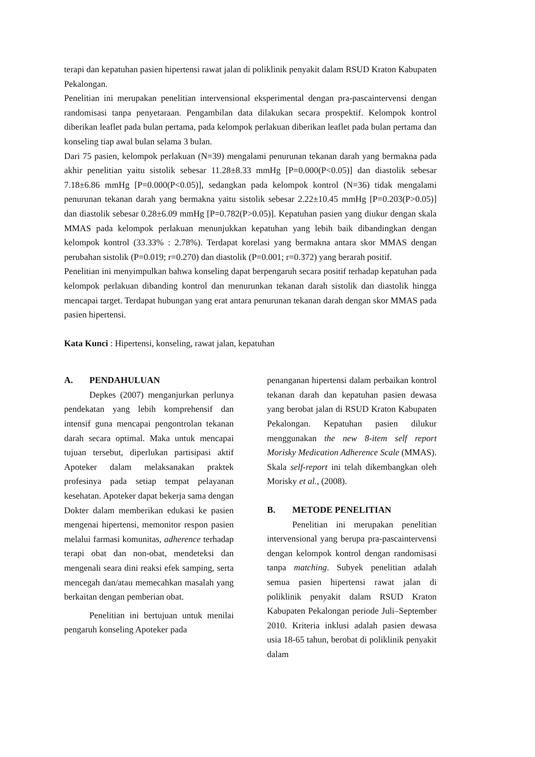terapi dan kepatuhan pasien hipertensi rawat jalan di poliklinik penyakit dalam RSUD Kraton Kabupaten Pekalongan.
Penelitian ini merupakan penelitian intervensional eksperimental dengan pra-pascaintervensi dengan randomisasi tanpa penyetaraan. Pengambilan data dilakukan secara prospektif. Kelompok kontrol diberikan leaflet pada bulan pertama, pada kelompok perlakuan diberikan leaflet pada bulan pertama dan konseling tiap awal bulan selama 3 bulan.
Dari 75 pasien, kelompok perlakuan (N=39) mengalami penurunan tekanan darah yang bermakna pada akhir penelitian yaitu sistolik sebesar 11.28±8.33 mmHg [P=0.000(P<0.05)] dan diastolik sebesar 7.18±6.86 mmHg [P=0.000(P<0.05)], sedangkan pada kelompok kontrol (N=36) tidak mengalami penurunan tekanan darah yang bermakna yaitu sistolik sebesar 2.22±10.45 mmHg [P=0.203(P>0.05)] dan diastolik sebesar 0.28±6.09 mmHg [P=0.782(P>0.05)]. Kepatuhan pasien yang diukur dengan skala MMAS pada kelompok perlakuan menunjukkan kepatuhan yang lebih baik dibandingkan dengan kelompok kontrol (33.33% : 2.78%). Terdapat korelasi yang bermakna antara skor MMAS dengan perubahan sistolik (P=0.019; r=0.270) dan diastolik (P=0.001; r=0.372) yang berarah positif.
Penelitian ini menyimpulkan bahwa konseling dapat berpengaruh secara positif terhadap kepatuhan pada kelompok perlakuan dibanding kontrol dan menurunkan tekanan darah sistolik dan diastolik hingga mencapai target. Terdapat hubungan yang erat antara penurunan tekanan darah dengan skor MMAS pada pasien hipertensi.
Kata Kunci : Hipertensi, konseling, rawat jalan, kepatuhan
A. PENDAHULUAN
Depkes (2007) menganjurkan perlunya pendekatan yang lebih komprehensif dan intensif guna mencapai pengontrolan tekanan darah secara optimal. Maka untuk mencapai tujuan tersebut, diperlukan partisipasi aktif Apoteker dalam melaksanakan praktek profesinya pada setiap tempat pelayanan kesehatan. Apoteker dapat bekerja sama dengan Dokter dalam memberikan edukasi ke pasien mengenai hipertensi, memonitor respon pasien melalui farmasi komunitas, adherence terhadap terapi obat dan non-obat, mendeteksi dan mengenali seara dini reaksi efek samping, serta mencegah dan/atau memecahkan masalah yang berkaitan dengan pemberian obat.
Penelitian ini bertujuan untuk menilai pengaruh konseling Apoteker pada
penanganan hipertensi dalam perbaikan kontrol tekanan darah dan kepatuhan pasien dewasa yang berobat jalan di RSUD Kraton Kabupaten Pekalongan. Kepatuhan pasien dilukur menggunakan the new 8-item self report Morisky Medication Adherence Scale (MMAS). Skala self-report ini telah dikembangkan oleh Morisky et al., (2008).
B. METODE PENELITIAN
Penelitian ini merupakan penelitian intervensional yang berupa pra-pascaintervensi dengan kelompok kontrol dengan randomisasi tanpa matching. Subyek penelitian adalah semua pasien hipertensi rawat jalan di poliklinik penyakit dalam RSUD Kraton Kabupaten Pekalongan periode Juli–September 2010. Kriteria inklusi adalah pasien dewasa usia 18-65 tahun, berobat di poliklinik penyakit dalam